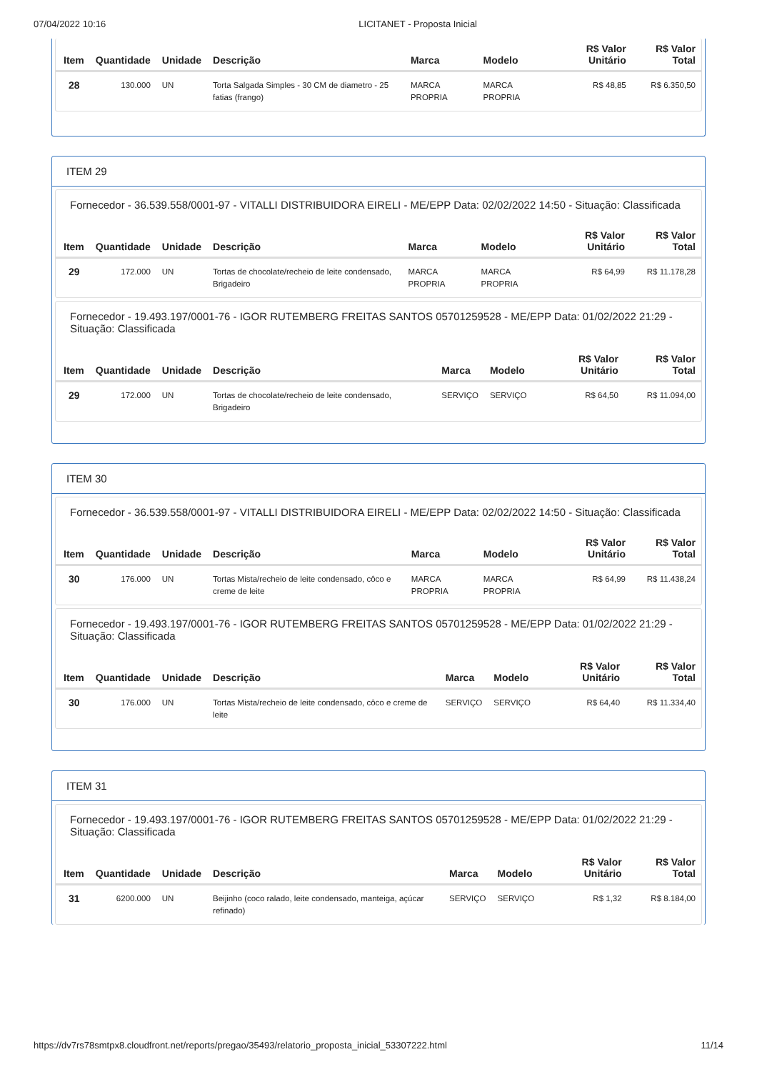07/04/2022 10:16 LICITANET - Proposta Inicial
| Item | Quantidade | Unidade | Descrição | Marca | Modelo | R$ Valor Unitário | R$ Valor Total |
| --- | --- | --- | --- | --- | --- | --- | --- |
| 28 | 130.000 | UN | Torta Salgada Simples - 30 CM de diametro - 25 fatias (frango) | MARCA PROPRIA | MARCA PROPRIA | R$ 48,85 | R$ 6.350,50 |
ITEM 29
Fornecedor - 36.539.558/0001-97 - VITALLI DISTRIBUIDORA EIRELI - ME/EPP Data: 02/02/2022 14:50 - Situação: Classificada
| Item | Quantidade | Unidade | Descrição | Marca | Modelo | R$ Valor Unitário | R$ Valor Total |
| --- | --- | --- | --- | --- | --- | --- | --- |
| 29 | 172.000 | UN | Tortas de chocolate/recheio de leite condensado, Brigadeiro | MARCA PROPRIA | MARCA PROPRIA | R$ 64,99 | R$ 11.178,28 |
Fornecedor - 19.493.197/0001-76 - IGOR RUTEMBERG FREITAS SANTOS 05701259528 - ME/EPP Data: 01/02/2022 21:29 - Situação: Classificada
| Item | Quantidade | Unidade | Descrição | Marca | Modelo | R$ Valor Unitário | R$ Valor Total |
| --- | --- | --- | --- | --- | --- | --- | --- |
| 29 | 172.000 | UN | Tortas de chocolate/recheio de leite condensado, Brigadeiro | SERVIÇO | SERVIÇO | R$ 64,50 | R$ 11.094,00 |
ITEM 30
Fornecedor - 36.539.558/0001-97 - VITALLI DISTRIBUIDORA EIRELI - ME/EPP Data: 02/02/2022 14:50 - Situação: Classificada
| Item | Quantidade | Unidade | Descrição | Marca | Modelo | R$ Valor Unitário | R$ Valor Total |
| --- | --- | --- | --- | --- | --- | --- | --- |
| 30 | 176.000 | UN | Tortas Mista/recheio de leite condensado, côco e creme de leite | MARCA PROPRIA | MARCA PROPRIA | R$ 64,99 | R$ 11.438,24 |
Fornecedor - 19.493.197/0001-76 - IGOR RUTEMBERG FREITAS SANTOS 05701259528 - ME/EPP Data: 01/02/2022 21:29 - Situação: Classificada
| Item | Quantidade | Unidade | Descrição | Marca | Modelo | R$ Valor Unitário | R$ Valor Total |
| --- | --- | --- | --- | --- | --- | --- | --- |
| 30 | 176.000 | UN | Tortas Mista/recheio de leite condensado, côco e creme de leite | SERVIÇO | SERVIÇO | R$ 64,40 | R$ 11.334,40 |
ITEM 31
Fornecedor - 19.493.197/0001-76 - IGOR RUTEMBERG FREITAS SANTOS 05701259528 - ME/EPP Data: 01/02/2022 21:29 - Situação: Classificada
| Item | Quantidade | Unidade | Descrição | Marca | Modelo | R$ Valor Unitário | R$ Valor Total |
| --- | --- | --- | --- | --- | --- | --- | --- |
| 31 | 6200.000 | UN | Beijinho (coco ralado, leite condensado, manteiga, açúcar refinado) | SERVIÇO | SERVIÇO | R$ 1,32 | R$ 8.184,00 |
https://dv7rs78smtpx8.cloudfront.net/reports/pregao/35493/relatorio_proposta_inicial_53307222.html 11/14